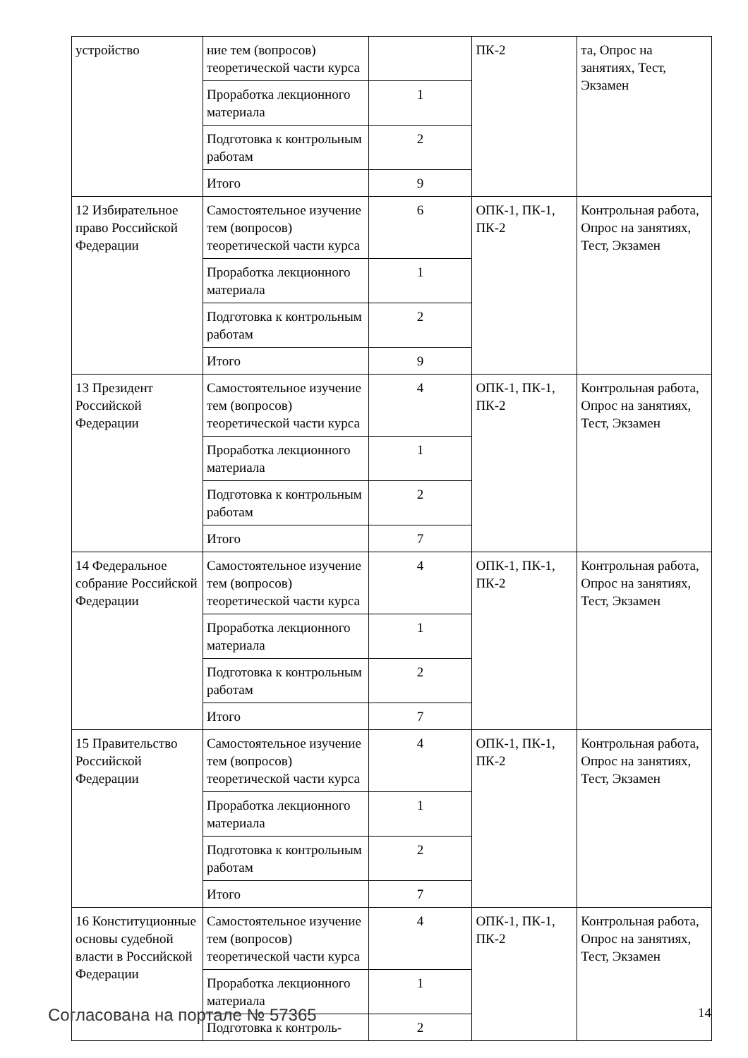| устройство | ние тем (вопросов) теоретической части курса | | ПК-2 | та, Опрос на занятиях, Тест, Экзамен |
| | Проработка лекционного материала | 1 | | |
| | Подготовка к контрольным работам | 2 | | |
| | Итого | 9 | | |
| 12 Избирательное право Российской Федерации | Самостоятельное изучение тем (вопросов) теоретической части курса | 6 | ОПК-1, ПК-1, ПК-2 | Контрольная работа, Опрос на занятиях, Тест, Экзамен |
| | Проработка лекционного материала | 1 | | |
| | Подготовка к контрольным работам | 2 | | |
| | Итого | 9 | | |
| 13 Президент Российской Федерации | Самостоятельное изучение тем (вопросов) теоретической части курса | 4 | ОПК-1, ПК-1, ПК-2 | Контрольная работа, Опрос на занятиях, Тест, Экзамен |
| | Проработка лекционного материала | 1 | | |
| | Подготовка к контрольным работам | 2 | | |
| | Итого | 7 | | |
| 14 Федеральное собрание Российской Федерации | Самостоятельное изучение тем (вопросов) теоретической части курса | 4 | ОПК-1, ПК-1, ПК-2 | Контрольная работа, Опрос на занятиях, Тест, Экзамен |
| | Проработка лекционного материала | 1 | | |
| | Подготовка к контрольным работам | 2 | | |
| | Итого | 7 | | |
| 15 Правительство Российской Федерации | Самостоятельное изучение тем (вопросов) теоретической части курса | 4 | ОПК-1, ПК-1, ПК-2 | Контрольная работа, Опрос на занятиях, Тест, Экзамен |
| | Проработка лекционного материала | 1 | | |
| | Подготовка к контрольным работам | 2 | | |
| | Итого | 7 | | |
| 16 Конституционные основы судебной власти в Российской Федерации | Самостоятельное изучение тем (вопросов) теоретической части курса | 4 | ОПК-1, ПК-1, ПК-2 | Контрольная работа, Опрос на занятиях, Тест, Экзамен |
| | Проработка лекционного материала | 1 | | |
| | Подготовка к контроль- | 2 | | |
Согласована на портале № 57365 14